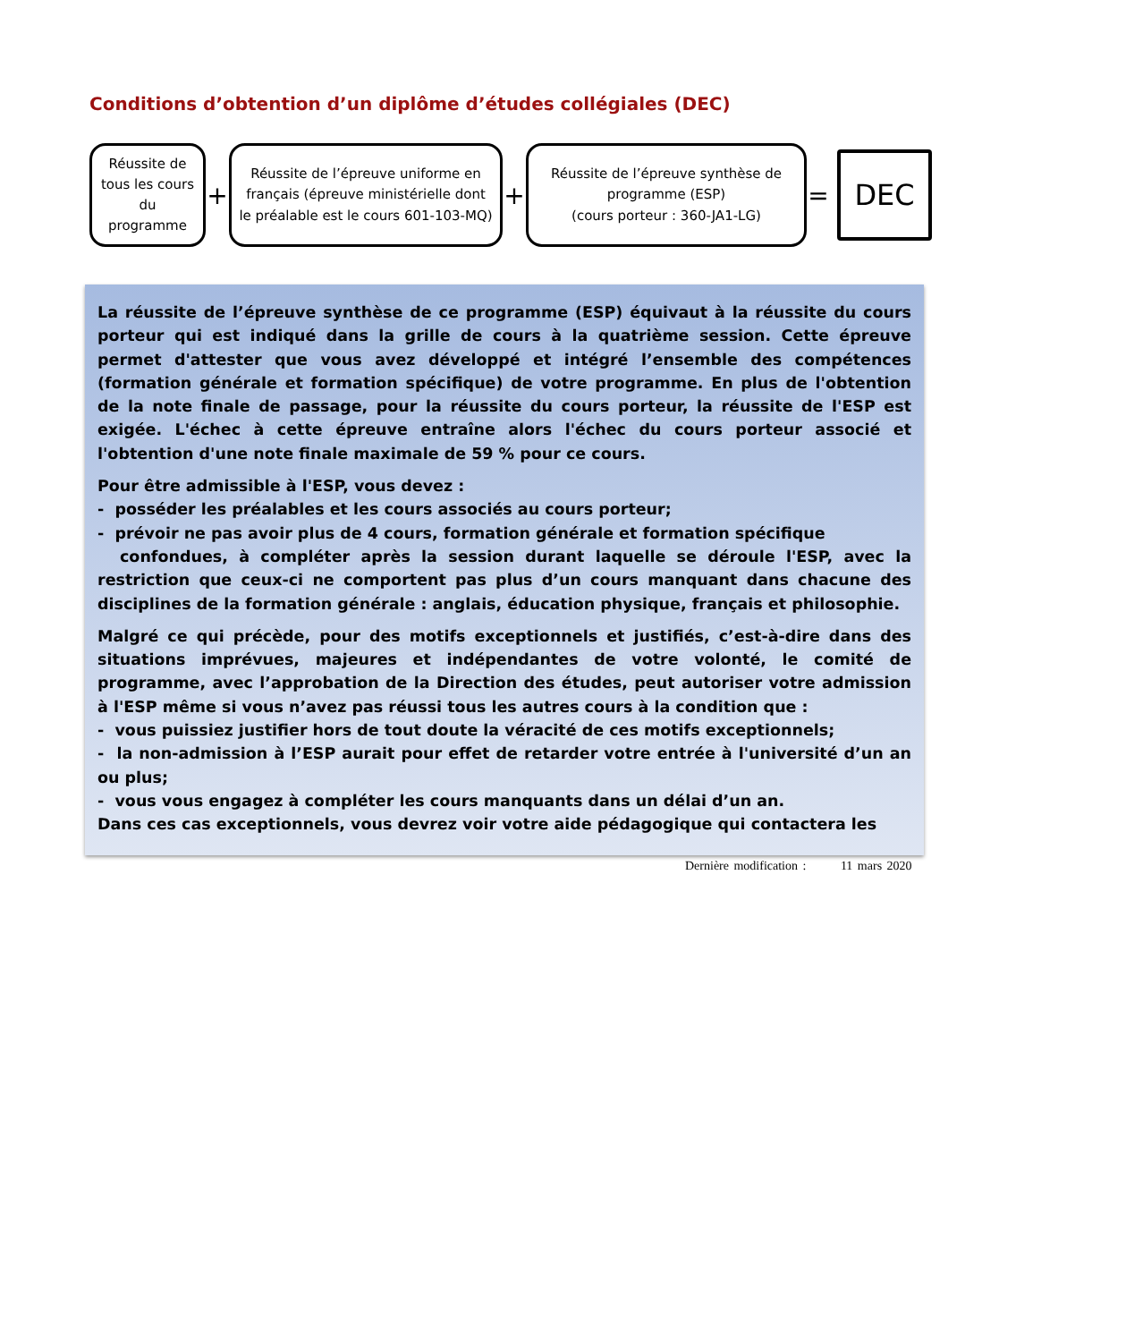Conditions d’obtention d’un diplôme d’études collégiales (DEC)
Réussite de tous les cours du programme
+
Réussite de l’épreuve uniforme en français (épreuve ministérielle dont le préalable est le cours 601-103-MQ)
+
Réussite de l’épreuve synthèse de programme (ESP)
(cours porteur : 360-JA1-LG)
=
DEC
La réussite de l’épreuve synthèse de ce programme (ESP) équivaut à la réussite du cours porteur qui est indiqué dans la grille de cours à la quatrième session. Cette épreuve permet d'attester que vous avez développé et intégré l’ensemble des compétences (formation générale et formation spécifique) de votre programme. En plus de l'obtention de la note finale de passage, pour la réussite du cours porteur, la réussite de l'ESP est exigée. L'échec à cette épreuve entraîne alors l'échec du cours porteur associé et l'obtention d'une note finale maximale de 59 % pour ce cours.
Pour être admissible à l'ESP, vous devez :
- posséder les préalables et les cours associés au cours porteur;
- prévoir ne pas avoir plus de 4 cours, formation générale et formation spécifique
confondues, à compléter après la session durant laquelle se déroule l'ESP, avec la restriction que ceux-ci ne comportent pas plus d’un cours manquant dans chacune des disciplines de la formation générale : anglais, éducation physique, français et philosophie.
Malgré ce qui précède, pour des motifs exceptionnels et justifiés, c’est-à-dire dans des situations imprévues, majeures et indépendantes de votre volonté, le comité de programme, avec l’approbation de la Direction des études, peut autoriser votre admission à l'ESP même si vous n’avez pas réussi tous les autres cours à la condition que :
- vous puissiez justifier hors de tout doute la véracité de ces motifs exceptionnels;
- la non-admission à l’ESP aurait pour effet de retarder votre entrée à l'université d’un an ou plus;
- vous vous engagez à compléter les cours manquants dans un délai d’un an.
Dans ces cas exceptionnels, vous devrez voir votre aide pédagogique qui contactera les
Dernière modification : 11 mars 2020